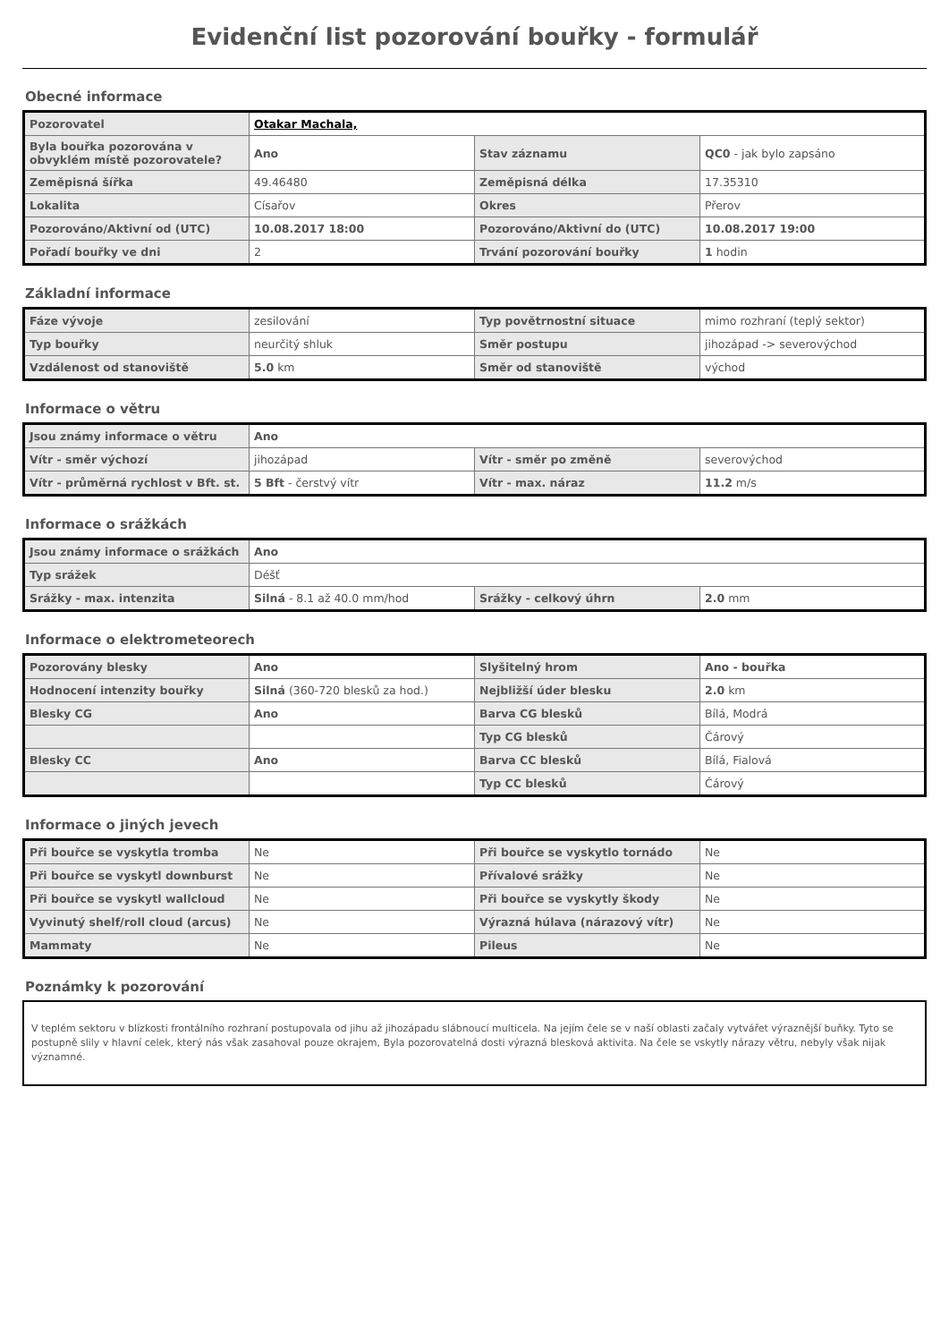Evidenční list pozorování bouřky - formulář
Obecné informace
| Pozorovatel | Otakar Machala, | | |
| Byla bouřka pozorována v obvyklém místě pozorovatele? | Ano | Stav záznamu | QC0 - jak bylo zapsáno |
| Zeměpisná šířka | 49.46480 | Zeměpisná délka | 17.35310 |
| Lokalita | Císařov | Okres | Přerov |
| Pozorováno/Aktivní od (UTC) | 10.08.2017 18:00 | Pozorováno/Aktivní do (UTC) | 10.08.2017 19:00 |
| Pořadí bouřky ve dni | 2 | Trvání pozorování bouřky | 1 hodin |
Základní informace
| Fáze vývoje | zesilování | Typ povětrnostní situace | mimo rozhraní (teplý sektor) |
| Typ bouřky | neurčitý shluk | Směr postupu | jihozápad -> severovýchod |
| Vzdálenost od stanoviště | 5.0 km | Směr od stanoviště | východ |
Informace o větru
| Jsou známy informace o větru | Ano | | |
| Vítr - směr výchozí | jihozápad | Vítr - směr po změně | severovýchod |
| Vítr - průměrná rychlost v Bft. st. | 5 Bft - čerstvý vítr | Vítr - max. náraz | 11.2 m/s |
Informace o srážkách
| Jsou známy informace o srážkách | Ano | | |
| Typ srážek | Déšť | | |
| Srážky - max. intenzita | Silná - 8.1 až 40.0 mm/hod | Srážky - celkový úhrn | 2.0 mm |
Informace o elektrometeorech
| Pozorovány blesky | Ano | Slyšitelný hrom | Ano - bouřka |
| Hodnocení intenzity bouřky | Silná (360-720 blesků za hod.) | Nejbližší úder blesku | 2.0 km |
| Blesky CG | Ano | Barva CG blesků | Bílá, Modrá |
| | | Typ CG blesků | Čárový |
| Blesky CC | Ano | Barva CC blesků | Bílá, Fialová |
| | | Typ CC blesků | Čárový |
Informace o jiných jevech
| Při bouřce se vyskytla tromba | Ne | Při bouřce se vyskytlo tornádo | Ne |
| Při bouřce se vyskytl downburst | Ne | Přívalové srážky | Ne |
| Při bouřce se vyskytl wallcloud | Ne | Při bouřce se vyskytly škody | Ne |
| Vyvinutý shelf/roll cloud (arcus) | Ne | Výrazná húlava (nárazový vítr) | Ne |
| Mammaty | Ne | Pileus | Ne |
Poznámky k pozorování
V teplém sektoru v blízkosti frontálního rozhraní postupovala od jihu až jihozápadu slábnoucí multicela. Na jejím čele se v naší oblasti začaly vytvářet výraznější buňky. Tyto se postupně slily v hlavní celek, který nás však zasahoval pouze okrajem, Byla pozorovatelná dosti výrazná blesková aktivita. Na čele se vskytly nárazy větru, nebyly však nijak významné.